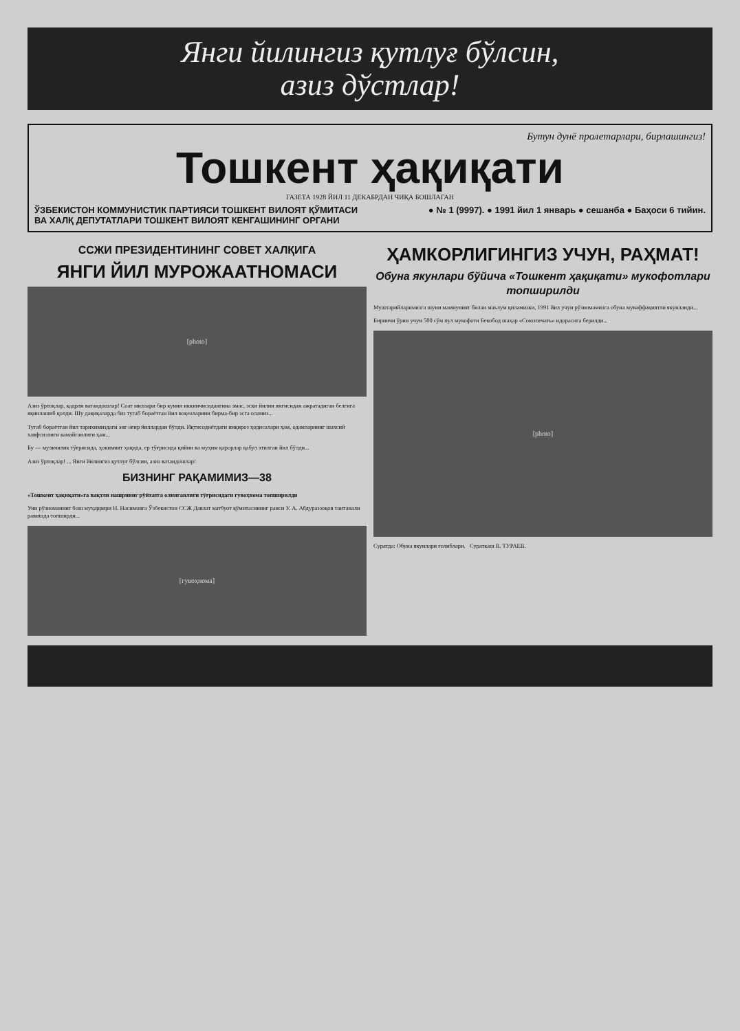Янги йилингиз қутлуғ бўлсин,
азиз дўстлар!
Бутун дунё пролетарлари, бирлашингиз!
Тошкент ҳақиқати
ГАЗЕТА 1928 ЙИЛ 11 ДЕКАБРДАН ЧИҚА БОШЛАГАН
ЎЗБЕКИСТОН КОММУНИСТИК ПАРТИЯСИ ТОШКЕНТ ВИЛОЯТ ҚЎМИТАСИ
ВА ХАЛҚ ДЕПУТАТЛАРИ ТОШКЕНТ ВИЛОЯТ КЕНГАШИНИНГ ОРГАНИ
● № 1 (9997). ● 1991 йил 1 январь ● сешанба ● Баҳоси 6 тийин.
ССЖИ ПРЕЗИДЕНТИНИНГ СОВЕТ ХАЛҚИГА
ЯНГИ ЙИЛ МУРОЖААТНОМАСИ
[photo]
Азиз ўртоқлар, қадрли ватандошлар! Соат миллари бир кунни иккинчисидангина эмас, эски йилни янгисидан ажратадиган белгига яқинлашиб қолди. Шу дақиқаларда биз тугаб бораётган йил воқеаларини бирма-бир эсга оламиз...
Тугаб бораётган йил тарихимиздаги энг оғир йиллардан бўлди. Иқтисодиётдаги инқироз ҳодисалари ҳам, одамларнинг шахсий хавфсизлиги камайганлиги ҳам...
Бу — мулкчилик тўғрисида, ҳокимият ҳақида, ер тўғрисида қийин ва муҳим қарорлар қабул этилган йил бўлди...
Азиз ўртоқлар! ... Янги йилингиз қутлуғ бўлсин, азиз ватандошлар!
БИЗНИНГ РАҚАМИМИЗ—38
«Тошкент ҳақиқати»га вақтли нашрнинг рўйхатга олинганлиги тўғрисидаги гувоҳнома топширилди
Уни рўзноманинг бош муҳаррири Н. Насимовга Ўзбекистон ССЖ Давлат матбуот қўмитасининг раиси У. А. Абдураззоқов тантанали равишда топширди...
[гувоҳнома]
ҲАМКОРЛИГИНГИЗ УЧУН, РАҲМАТ!
Обуна якунлари бўйича «Тошкент ҳақиқати» мукофотлари топширилди
Муштарийларимизга шуни мамнуният билан маълум қиламизки, 1991 йил учун рўзномамизга обуна муваффақиятли якунланди...
Биринчи ўрин учун 500 сўм пул мукофоти Бекобод шаҳар «Союзпечать» идорасига берилди...
[photo]
Суратда: Обуна якунлари ғолиблари. Сураткаш В. ТУРАЕВ.